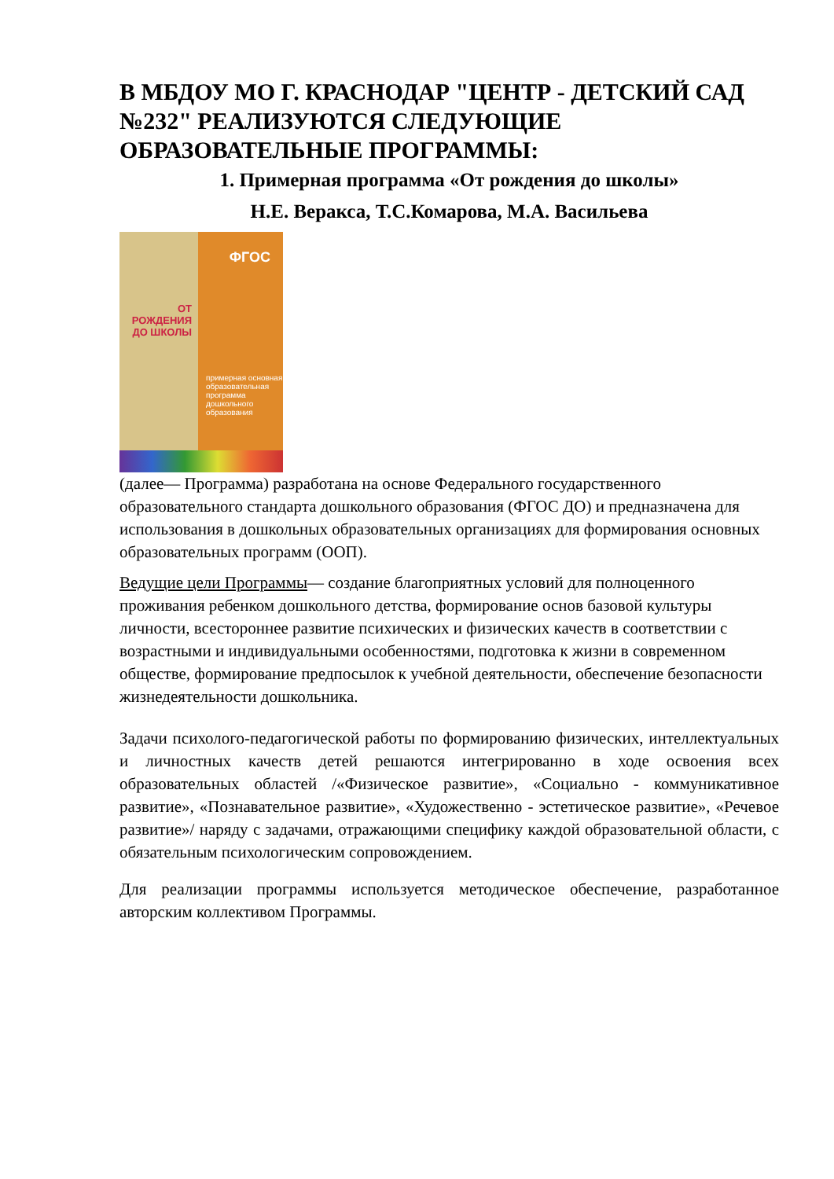В МБДОУ МО Г. КРАСНОДАР "ЦЕНТР - ДЕТСКИЙ САД №232" РЕАЛИЗУЮТСЯ СЛЕДУЮЩИЕ ОБРАЗОВАТЕЛЬНЫЕ ПРОГРАММЫ:
1. Примерная программа «От рождения до школы»
Н.Е. Веракса, Т.С.Комарова, М.А. Васильева
ФГОС
ОТ РОЖДЕНИЯ ДО ШКОЛЫ
примерная основная образовательная программа дошкольного образования
(далее— Программа) разработана на основе Федерального государственного образовательного стандарта дошкольного образования (ФГОС ДО) и предназначена для использования в дошкольных образовательных организациях для формирования основных образовательных программ (ООП).
Ведущие цели Программы— создание благоприятных условий для полноценного проживания ребенком дошкольного детства, формирование основ базовой культуры личности, всестороннее развитие психических и физических качеств в соответствии с возрастными и индивидуальными особенностями, подготовка к жизни в современном обществе, формирование предпосылок к учебной деятельности, обеспечение безопасности жизнедеятельности дошкольника.
Задачи психолого-педагогической работы по формированию физических, интеллектуальных и личностных качеств детей решаются интегрированно в ходе освоения всех образовательных областей /«Физическое развитие», «Социально - коммуникативное развитие», «Познавательное развитие», «Художественно - эстетическое развитие», «Речевое развитие»/ наряду с задачами, отражающими специфику каждой образовательной области, с обязательным психологическим сопровождением.
Для реализации программы используется методическое обеспечение, разработанное авторским коллективом Программы.